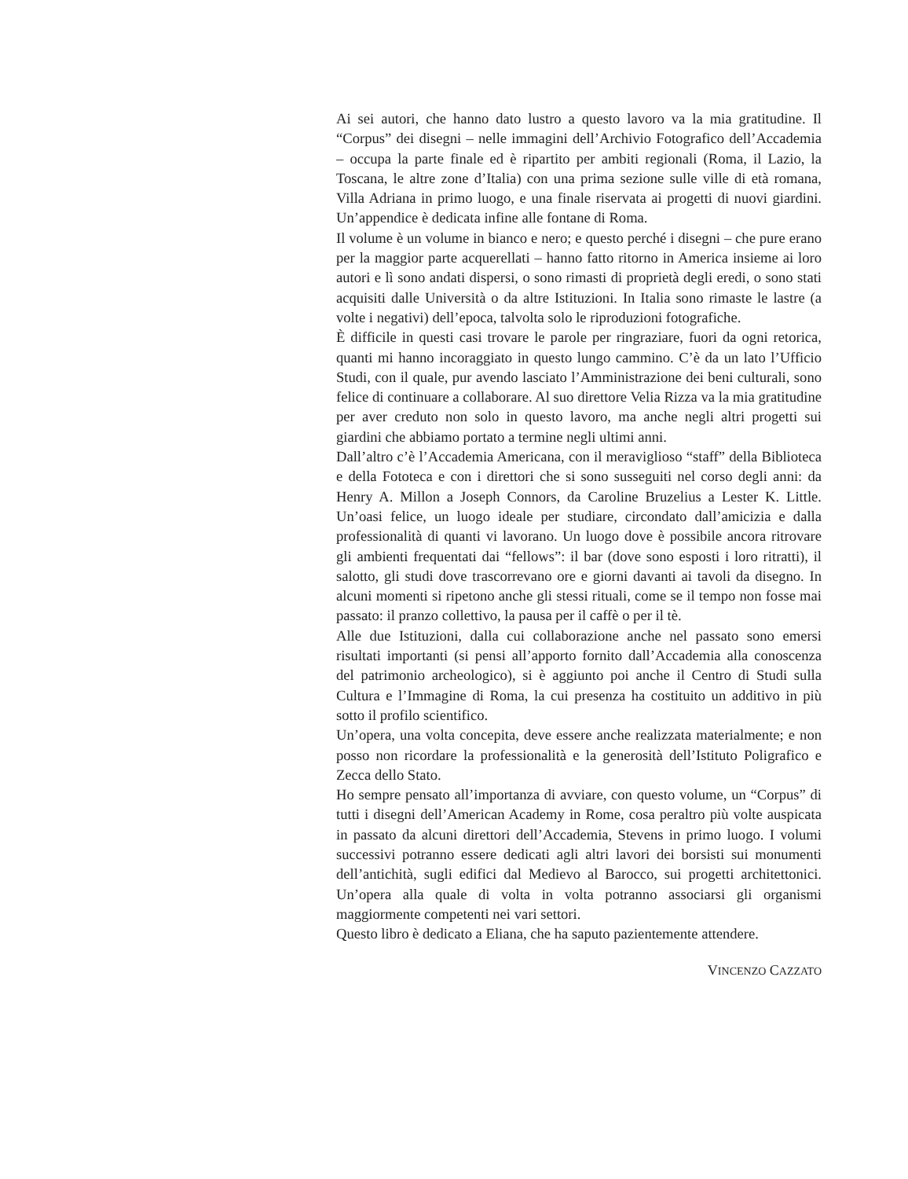Ai sei autori, che hanno dato lustro a questo lavoro va la mia gratitudine. Il “Corpus” dei disegni – nelle immagini dell’Archivio Fotografico dell’Accademia – occupa la parte finale ed è ripartito per ambiti regionali (Roma, il Lazio, la Toscana, le altre zone d’Italia) con una prima sezione sulle ville di età romana, Villa Adriana in primo luogo, e una finale riservata ai progetti di nuovi giardini. Un’appendice è dedicata infine alle fontane di Roma.
Il volume è un volume in bianco e nero; e questo perché i disegni – che pure erano per la maggior parte acquerellati – hanno fatto ritorno in America insieme ai loro autori e lì sono andati dispersi, o sono rimasti di proprietà degli eredi, o sono stati acquisiti dalle Università o da altre Istituzioni. In Italia sono rimaste le lastre (a volte i negativi) dell’epoca, talvolta solo le riproduzioni fotografiche.
È difficile in questi casi trovare le parole per ringraziare, fuori da ogni retorica, quanti mi hanno incoraggiato in questo lungo cammino. C’è da un lato l’Ufficio Studi, con il quale, pur avendo lasciato l’Amministrazione dei beni culturali, sono felice di continuare a collaborare. Al suo direttore Velia Rizza va la mia gratitudine per aver creduto non solo in questo lavoro, ma anche negli altri progetti sui giardini che abbiamo portato a termine negli ultimi anni.
Dall’altro c’è l’Accademia Americana, con il meraviglioso “staff” della Biblioteca e della Fototeca e con i direttori che si sono susseguiti nel corso degli anni: da Henry A. Millon a Joseph Connors, da Caroline Bruzelius a Lester K. Little. Un’oasi felice, un luogo ideale per studiare, circondato dall’amicizia e dalla professionalità di quanti vi lavorano. Un luogo dove è possibile ancora ritrovare gli ambienti frequentati dai “fellows”: il bar (dove sono esposti i loro ritratti), il salotto, gli studi dove trascorrevano ore e giorni davanti ai tavoli da disegno. In alcuni momenti si ripetono anche gli stessi rituali, come se il tempo non fosse mai passato: il pranzo collettivo, la pausa per il caffè o per il tè.
Alle due Istituzioni, dalla cui collaborazione anche nel passato sono emersi risultati importanti (si pensi all’apporto fornito dall’Accademia alla conoscenza del patrimonio archeologico), si è aggiunto poi anche il Centro di Studi sulla Cultura e l’Immagine di Roma, la cui presenza ha costituito un additivo in più sotto il profilo scientifico.
Un’opera, una volta concepita, deve essere anche realizzata materialmente; e non posso non ricordare la professionalità e la generosità dell’Istituto Poligrafico e Zecca dello Stato.
Ho sempre pensato all’importanza di avviare, con questo volume, un “Corpus” di tutti i disegni dell’American Academy in Rome, cosa peraltro più volte auspicata in passato da alcuni direttori dell’Accademia, Stevens in primo luogo. I volumi successivi potranno essere dedicati agli altri lavori dei borsisti sui monumenti dell’antichità, sugli edifici dal Medievo al Barocco, sui progetti architettonici. Un’opera alla quale di volta in volta potranno associarsi gli organismi maggiormente competenti nei vari settori.
Questo libro è dedicato a Eliana, che ha saputo pazientemente attendere.
VINCENZO CAZZATO